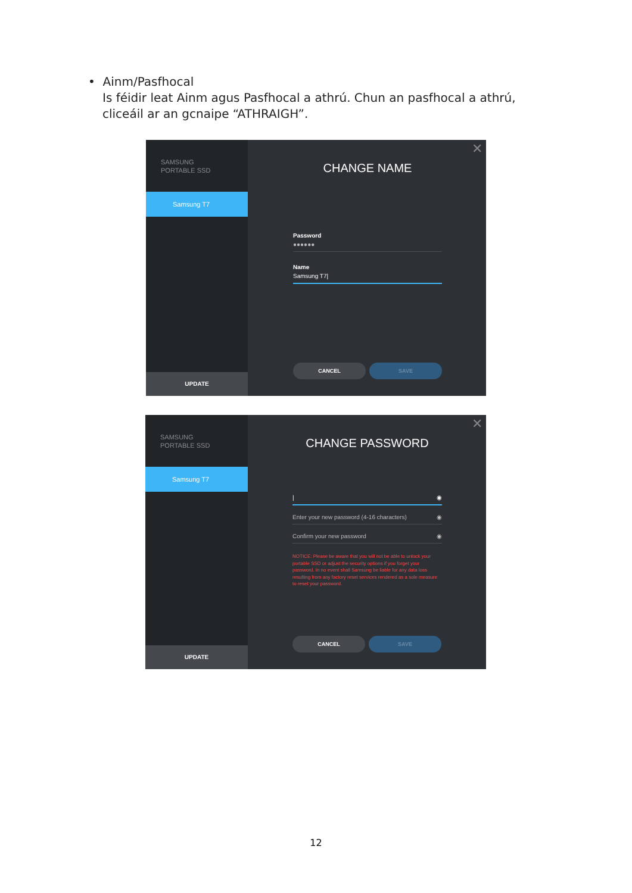• Ainm/Pasfhocal
Is féidir leat Ainm agus Pasfhocal a athrú. Chun an pasfhocal a athrú, cliceáil ar an gcnaipe “ATHRAIGH”.
SAMSUNG
PORTABLE SSD
Samsung T7
UPDATE
✕
CHANGE NAME
Password
●●●●●●
Name
Samsung T7|
CANCEL SAVE
SAMSUNG
PORTABLE SSD
Samsung T7
UPDATE
✕
CHANGE PASSWORD
| ◉
Enter your new password (4-16 characters) ◉
Confirm your new password ◉
NOTICE: Please be aware that you will not be able to unlock your portable SSD or adjust the security options if you forget your password. In no event shall Samsung be liable for any data loss resulting from any factory reset services rendered as a sole measure to reset your password.
CANCEL SAVE
12